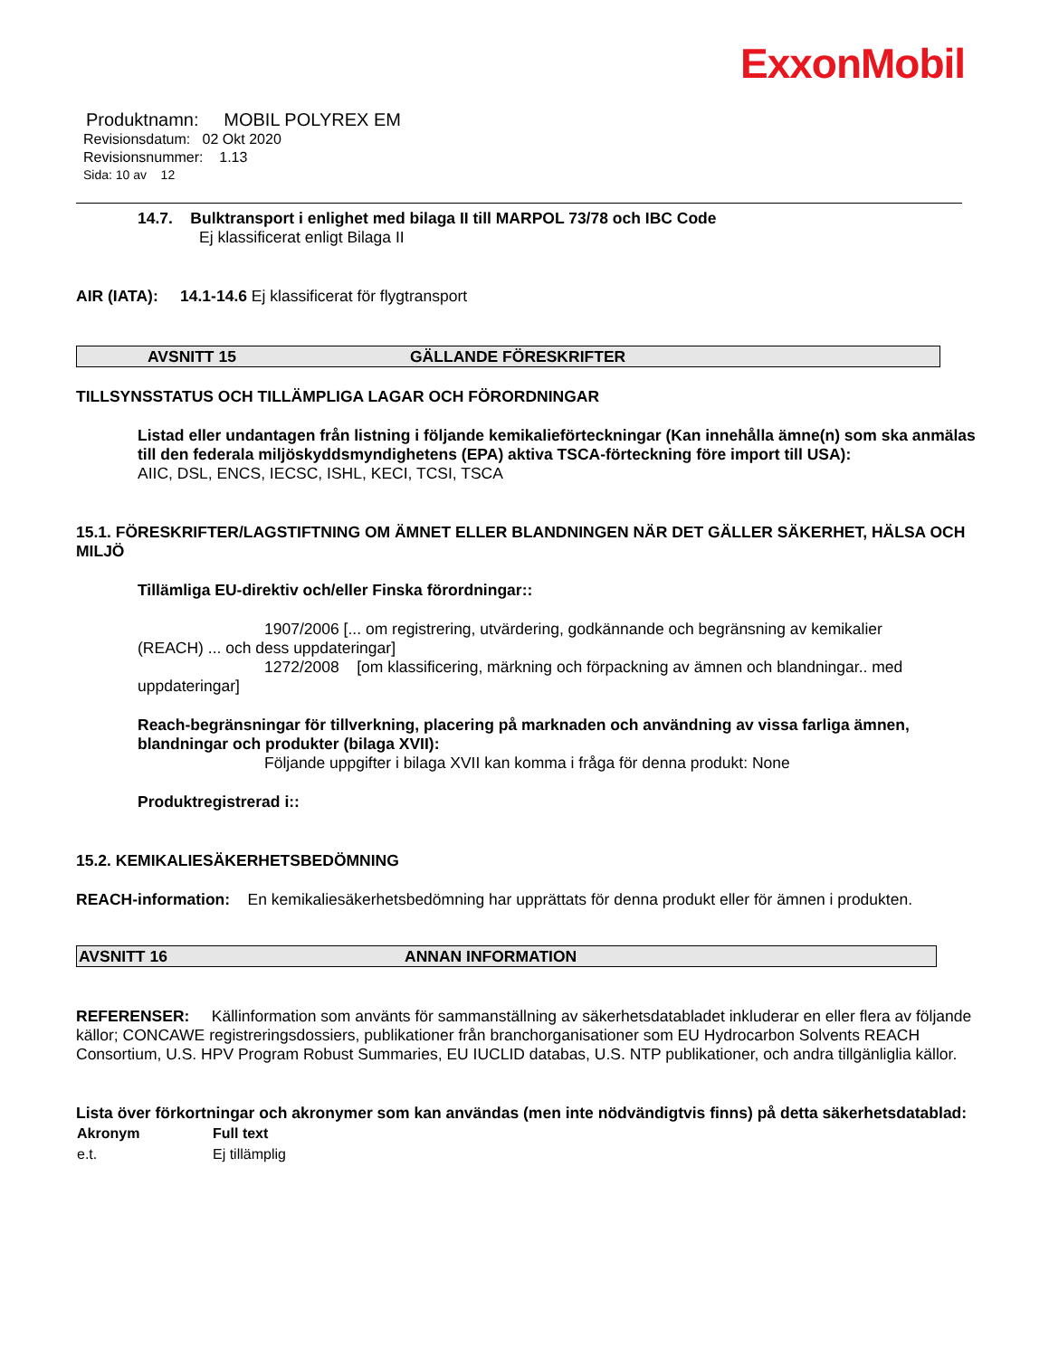ExxonMobil
Produktnamn: MOBIL POLYREX EM
Revisionsdatum: 02 Okt 2020
Revisionsnummer: 1.13
Sida: 10 av 12
14.7. Bulktransport i enlighet med bilaga II till MARPOL 73/78 och IBC Code
Ej klassificerat enligt Bilaga II
AIR (IATA): 14.1-14.6 Ej klassificerat för flygtransport
AVSNITT 15 GÄLLANDE FÖRESKRIFTER
TILLSYNSSTATUS OCH TILLÄMPLIGA LAGAR OCH FÖRORDNINGAR
Listad eller undantagen från listning i följande kemikalieförteckningar (Kan innehålla ämne(n) som ska anmälas till den federala miljöskyddsmyndighetens (EPA) aktiva TSCA-förteckning före import till USA):
AIIC, DSL, ENCS, IECSC, ISHL, KECI, TCSI, TSCA
15.1. FÖRESKRIFTER/LAGSTIFTNING OM ÄMNET ELLER BLANDNINGEN NÄR DET GÄLLER SÄKERHET, HÄLSA OCH MILJÖ
Tillämliga EU-direktiv och/eller Finska förordningar::
1907/2006 [... om registrering, utvärdering, godkännande och begränsning av kemikalier
(REACH) ... och dess uppdateringar]
1272/2008 [om klassificering, märkning och förpackning av ämnen och blandningar.. med
uppdateringar]
Reach-begränsningar för tillverkning, placering på marknaden och användning av vissa farliga ämnen, blandningar och produkter (bilaga XVII):
Följande uppgifter i bilaga XVII kan komma i fråga för denna produkt: None
Produktregistrerad i::
15.2. KEMIKALIESÄKERHETSBEDÖMNING
REACH-information: En kemikaliesäkerhetsbedömning har upprättats för denna produkt eller för ämnen i produkten.
AVSNITT 16 ANNAN INFORMATION
REFERENSER: Källinformation som använts för sammanställning av säkerhetsdatabladet inkluderar en eller flera av följande källor; CONCAWE registreringsdossiers, publikationer från branchorganisationer som EU Hydrocarbon Solvents REACH Consortium, U.S. HPV Program Robust Summaries, EU IUCLID databas, U.S. NTP publikationer, och andra tillgänliglia källor.
Lista över förkortningar och akronymer som kan användas (men inte nödvändigtvis finns) på detta säkerhetsdatablad:
| Akronym | Full text |
| --- | --- |
| e.t. | Ej tillämplig |